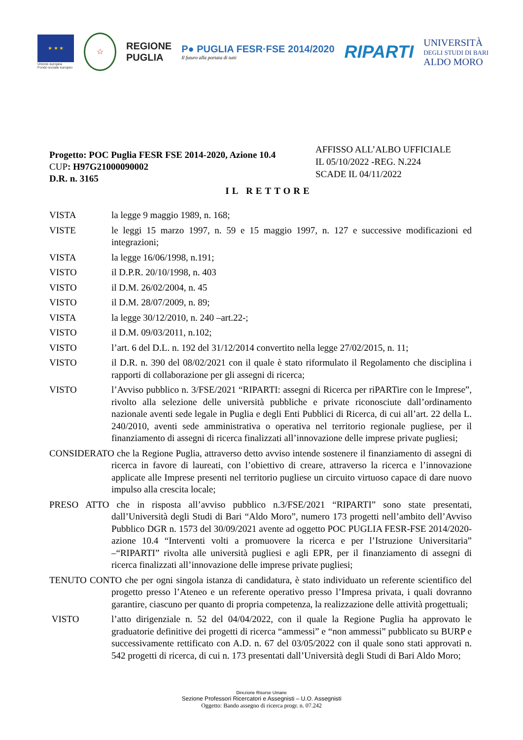★ ★ ★
Unione europea
Fondo sociale europeo
☆
REGIONE
PUGLIA
P● PUGLIA FESR·FSE 2014/2020
Il futuro alla portata di tutti
RIPARTI
UNIVERSITÀ
DEGLI STUDI DI BARI
ALDO MORO
Progetto: POC Puglia FESR FSE 2014-2020, Azione 10.4
CUP: H97G21000090002
D.R. n. 3165
AFFISSO ALL’ALBO UFFICIALE
IL 05/10/2022 -REG. N.224
SCADE IL 04/11/2022
IL RETTORE
VISTA la legge 9 maggio 1989, n. 168;
VISTE le leggi 15 marzo 1997, n. 59 e 15 maggio 1997, n. 127 e successive modificazioni ed integrazioni;
VISTA la legge 16/06/1998, n.191;
VISTO il D.P.R. 20/10/1998, n. 403
VISTO il D.M. 26/02/2004, n. 45
VISTO il D.M. 28/07/2009, n. 89;
VISTA la legge 30/12/2010, n. 240 –art.22-;
VISTO il D.M. 09/03/2011, n.102;
VISTO l’art. 6 del D.L. n. 192 del 31/12/2014 convertito nella legge 27/02/2015, n. 11;
VISTO il D.R. n. 390 del 08/02/2021 con il quale è stato riformulato il Regolamento che disciplina i rapporti di collaborazione per gli assegni di ricerca;
VISTO l’Avviso pubblico n. 3/FSE/2021 “RIPARTI: assegni di Ricerca per riPARTire con le Imprese”, rivolto alla selezione delle università pubbliche e private riconosciute dall’ordinamento nazionale aventi sede legale in Puglia e degli Enti Pubblici di Ricerca, di cui all’art. 22 della L. 240/2010, aventi sede amministrativa o operativa nel territorio regionale pugliese, per il finanziamento di assegni di ricerca finalizzati all’innovazione delle imprese private pugliesi;
CONSIDERATO che la Regione Puglia, attraverso detto avviso intende sostenere il finanziamento di assegni di ricerca in favore di laureati, con l’obiettivo di creare, attraverso la ricerca e l’innovazione applicate alle Imprese presenti nel territorio pugliese un circuito virtuoso capace di dare nuovo impulso alla crescita locale;
PRESO ATTO che in risposta all’avviso pubblico n.3/FSE/2021 “RIPARTI” sono state presentati, dall’Università degli Studi di Bari “Aldo Moro”, numero 173 progetti nell’ambito dell’Avviso Pubblico DGR n. 1573 del 30/09/2021 avente ad oggetto POC PUGLIA FESR-FSE 2014/2020- azione 10.4 “Interventi volti a promuovere la ricerca e per l’Istruzione Universitaria” –“RIPARTI” rivolta alle università pugliesi e agli EPR, per il finanziamento di assegni di ricerca finalizzati all’innovazione delle imprese private pugliesi;
TENUTO CONTO che per ogni singola istanza di candidatura, è stato individuato un referente scientifico del progetto presso l’Ateneo e un referente operativo presso l’Impresa privata, i quali dovranno garantire, ciascuno per quanto di propria competenza, la realizzazione delle attività progettuali;
VISTO l’atto dirigenziale n. 52 del 04/04/2022, con il quale la Regione Puglia ha approvato le graduatorie definitive dei progetti di ricerca “ammessi” e “non ammessi” pubblicato su BURP e successivamente rettificato con A.D. n. 67 del 03/05/2022 con il quale sono stati approvati n. 542 progetti di ricerca, di cui n. 173 presentati dall’Università degli Studi di Bari Aldo Moro;
Direzione Risorse Umane
Sezione Professori Ricercatori e Assegnisti – U.O. Assegnisti
Oggetto: Bando assegno di ricerca progr. n. 07.242